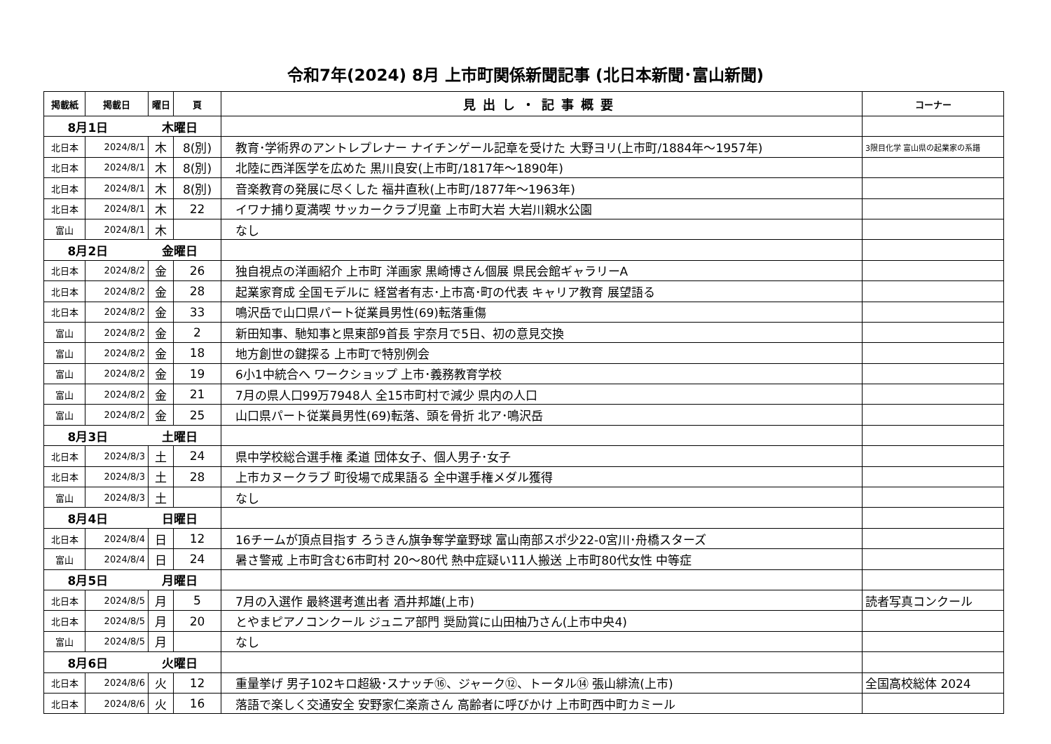令和7年(2024) 8月 上市町関係新聞記事 (北日本新聞･富山新聞)
| 掲載紙 | 掲載日 | 曜日 | 頁 | 見出し・記事概要 | コーナー |
| --- | --- | --- | --- | --- | --- |
| 8月1日 木曜日 | | | | | |
| 北日本 | 2024/8/1 | 木 | 8(別) | 教育･学術界のアントレプレナー ナイチンゲール記章を受けた 大野ヨリ(上市町/1884年～1957年) | 3限目化学 富山県の起業家の系譜 |
| 北日本 | 2024/8/1 | 木 | 8(別) | 北陸に西洋医学を広めた 黒川良安(上市町/1817年～1890年) | |
| 北日本 | 2024/8/1 | 木 | 8(別) | 音楽教育の発展に尽くした 福井直秋(上市町/1877年～1963年) | |
| 北日本 | 2024/8/1 | 木 | 22 | イワナ捕り夏満喫 サッカークラブ児童 上市町大岩 大岩川親水公園 | |
| 富山 | 2024/8/1 | 木 | | なし | |
| 8月2日 金曜日 | | | | | |
| 北日本 | 2024/8/2 | 金 | 26 | 独自視点の洋画紹介 上市町 洋画家 黒崎博さん個展 県民会館ギャラリーA | |
| 北日本 | 2024/8/2 | 金 | 28 | 起業家育成 全国モデルに 経営者有志･上市高･町の代表 キャリア教育 展望語る | |
| 北日本 | 2024/8/2 | 金 | 33 | 鳴沢岳で山口県パート従業員男性(69)転落重傷 | |
| 富山 | 2024/8/2 | 金 | 2 | 新田知事、馳知事と県東部9首長 宇奈月で5日、初の意見交換 | |
| 富山 | 2024/8/2 | 金 | 18 | 地方創世の鍵探る 上市町で特別例会 | |
| 富山 | 2024/8/2 | 金 | 19 | 6小1中統合へ ワークショップ 上市･義務教育学校 | |
| 富山 | 2024/8/2 | 金 | 21 | 7月の県人口99万7948人 全15市町村で減少 県内の人口 | |
| 富山 | 2024/8/2 | 金 | 25 | 山口県パート従業員男性(69)転落、頭を骨折 北ア･鳴沢岳 | |
| 8月3日 土曜日 | | | | | |
| 北日本 | 2024/8/3 | 土 | 24 | 県中学校総合選手権 柔道 団体女子、個人男子･女子 | |
| 北日本 | 2024/8/3 | 土 | 28 | 上市カヌークラブ 町役場で成果語る 全中選手権メダル獲得 | |
| 富山 | 2024/8/3 | 土 | | なし | |
| 8月4日 日曜日 | | | | | |
| 北日本 | 2024/8/4 | 日 | 12 | 16チームが頂点目指す ろうきん旗争奪学童野球 富山南部スポ少22-0宮川･舟橋スターズ | |
| 富山 | 2024/8/4 | 日 | 24 | 暑さ警戒 上市町含む6市町村 20～80代 熱中症疑い11人搬送 上市町80代女性 中等症 | |
| 8月5日 月曜日 | | | | | |
| 北日本 | 2024/8/5 | 月 | 5 | 7月の入選作 最終選考進出者 酒井邦雄(上市) | 読者写真コンクール |
| 北日本 | 2024/8/5 | 月 | 20 | とやまピアノコンクール ジュニア部門 奨励賞に山田柚乃さん(上市中央4) | |
| 富山 | 2024/8/5 | 月 | | なし | |
| 8月6日 火曜日 | | | | | |
| 北日本 | 2024/8/6 | 火 | 12 | 重量挙げ 男子102キロ超級･スナッチ⑯、ジャーク⑫、トータル⑭ 張山緋流(上市) | 全国高校総体 2024 |
| 北日本 | 2024/8/6 | 火 | 16 | 落語で楽しく交通安全 安野家仁楽斎さん 高齢者に呼びかけ 上市町西中町カミール | |